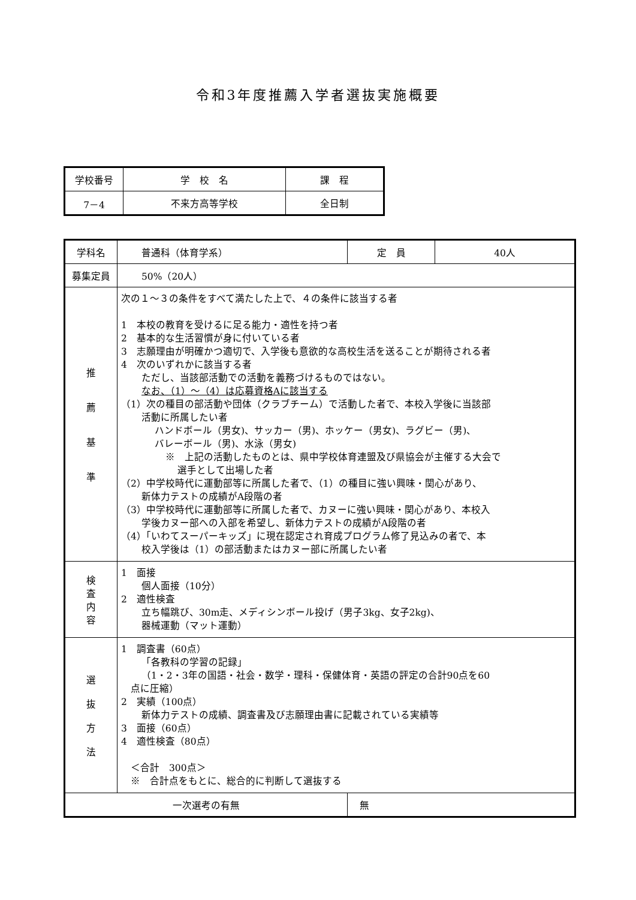令和3年度推薦入学者選抜実施概要
| 学校番号 | 学 校 名 | 課 程 |
| 7－4 | 不来方高等学校 | 全日制 |
| 学科名 | 普通科（体育学系） | | 定 員 | 40人 |
| 募集定員 | 50%（20人） | | | |
| 推 薦 基 準 | 次の１～３の条件をすべて満たした上で、４の条件に該当する者 1 本校の教育を受けるに足る能力・適性を持つ者 2 基本的な生活習慣が身に付いている者 3 志願理由が明確かつ適切で、入学後も意欲的な高校生活を送ることが期待される者 4 次のいずれかに該当する者 ただし、当該部活動での活動を義務づけるものではない。 なお、（1）～（4）は応募資格Aに該当する （1）次の種目の部活動や団体（クラブチーム）で活動した者で、本校入学後に当該部 活動に所属したい者 ハンドボール（男女)、サッカー（男)、ホッケー（男女)、ラグビー（男)、 バレーボール（男)、水泳（男女) ※ 上記の活動したものとは、県中学校体育連盟及び県協会が主催する大会で 選手として出場した者 （2）中学校時代に運動部等に所属した者で、（1）の種目に強い興味・関心があり、 新体力テストの成績がA段階の者 （3）中学校時代に運動部等に所属した者で、カヌーに強い興味・関心があり、本校入 学後カヌー部への入部を希望し、新体力テストの成績がA段階の者 （4）「いわてスーパーキッズ」に現在認定され育成プログラム修了見込みの者で、本 校入学後は（1）の部活動またはカヌー部に所属したい者 | | | |
| 検 査 内 容 | 1 面接 個人面接（10分） 2 適性検査 立ち幅跳び、30m走、メディシンボール投げ（男子3kg、女子2kg)、 器械運動（マット運動） | | | |
| 選 抜 方 法 | 1 調査書（60点） 「各教科の学習の記録」 （1・2・3年の国語・社会・数学・理科・保健体育・英語の評定の合計90点を60 点に圧縮） 2 実績（100点） 新体力テストの成績、調査書及び志願理由書に記載されている実績等 3 面接（60点） 4 適性検査（80点） ＜合計 300点＞ ※ 合計点をもとに、総合的に判断して選抜する | | | |
| 一次選考の有無 | | 無 | | |